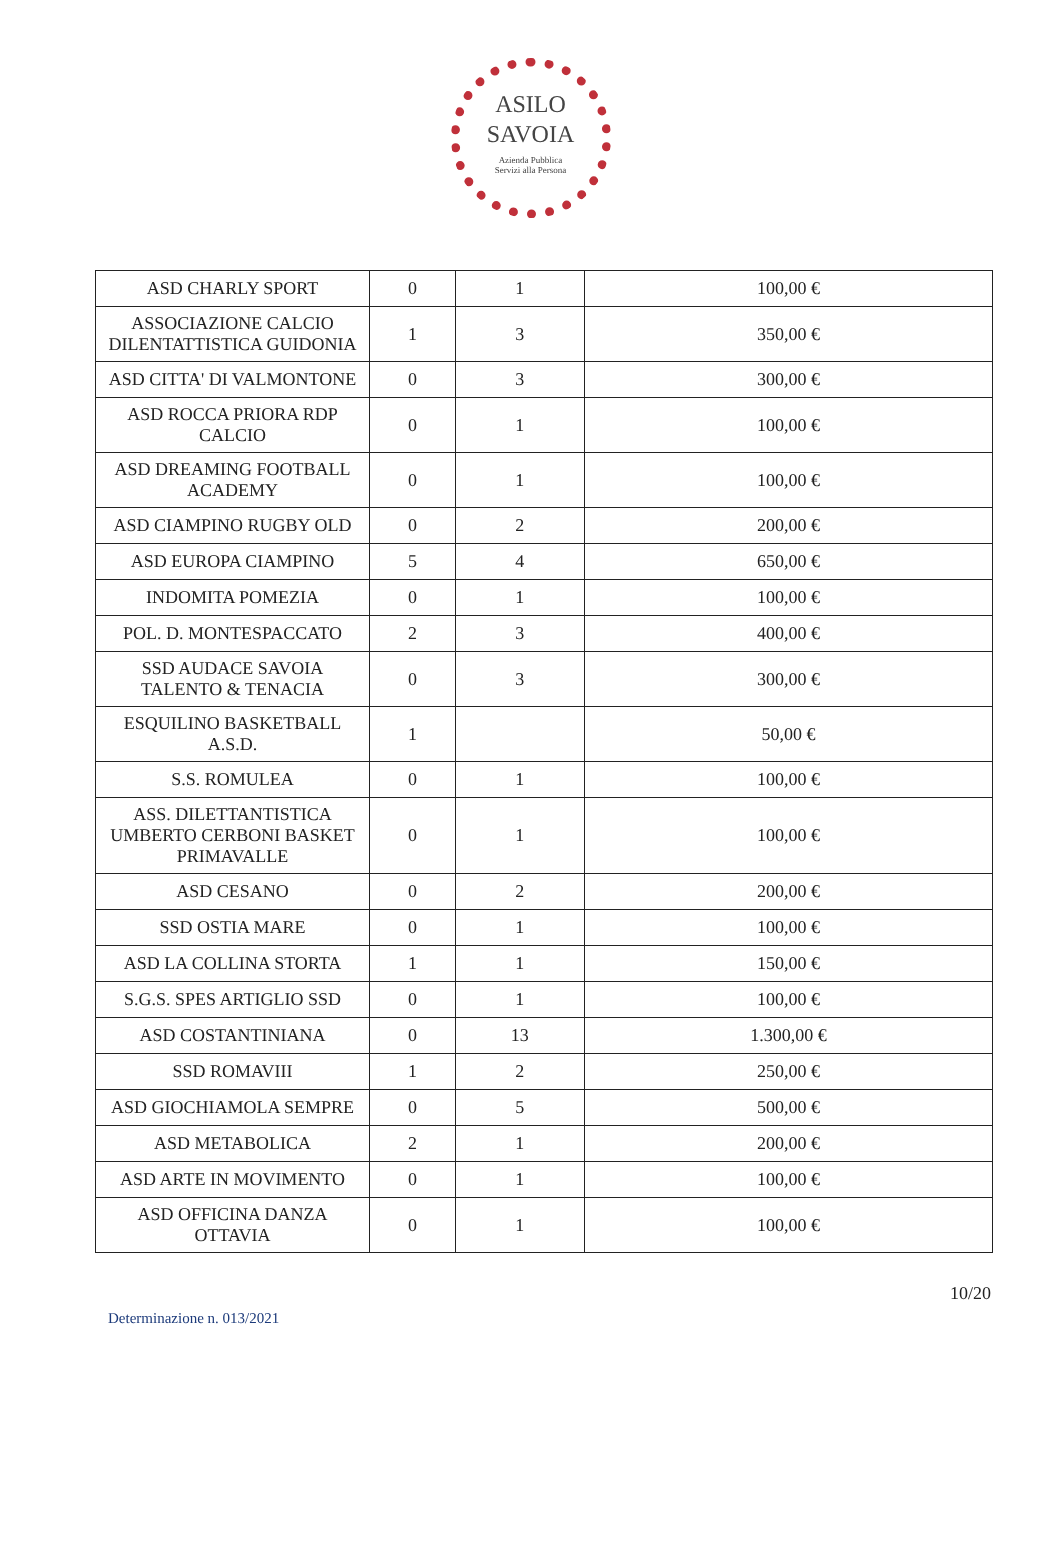ASILO
SAVOIA
Azienda Pubblica
Servizi alla Persona
| ASD CHARLY SPORT | 0 | 1 | 100,00 € |
| ASSOCIAZIONE CALCIO DILENTATTISTICA GUIDONIA | 1 | 3 | 350,00 € |
| ASD CITTA' DI VALMONTONE | 0 | 3 | 300,00 € |
| ASD ROCCA PRIORA RDP CALCIO | 0 | 1 | 100,00 € |
| ASD DREAMING FOOTBALL ACADEMY | 0 | 1 | 100,00 € |
| ASD CIAMPINO RUGBY OLD | 0 | 2 | 200,00 € |
| ASD EUROPA CIAMPINO | 5 | 4 | 650,00 € |
| INDOMITA POMEZIA | 0 | 1 | 100,00 € |
| POL. D. MONTESPACCATO | 2 | 3 | 400,00 € |
| SSD AUDACE SAVOIA TALENTO & TENACIA | 0 | 3 | 300,00 € |
| ESQUILINO BASKETBALL A.S.D. | 1 | | 50,00 € |
| S.S. ROMULEA | 0 | 1 | 100,00 € |
| ASS. DILETTANTISTICA UMBERTO CERBONI BASKET PRIMAVALLE | 0 | 1 | 100,00 € |
| ASD CESANO | 0 | 2 | 200,00 € |
| SSD OSTIA MARE | 0 | 1 | 100,00 € |
| ASD LA COLLINA STORTA | 1 | 1 | 150,00 € |
| S.G.S. SPES ARTIGLIO SSD | 0 | 1 | 100,00 € |
| ASD COSTANTINIANA | 0 | 13 | 1.300,00 € |
| SSD ROMAVIII | 1 | 2 | 250,00 € |
| ASD GIOCHIAMOLA SEMPRE | 0 | 5 | 500,00 € |
| ASD METABOLICA | 2 | 1 | 200,00 € |
| ASD ARTE IN MOVIMENTO | 0 | 1 | 100,00 € |
| ASD OFFICINA DANZA OTTAVIA | 0 | 1 | 100,00 € |
10/20
Determinazione n. 013/2021